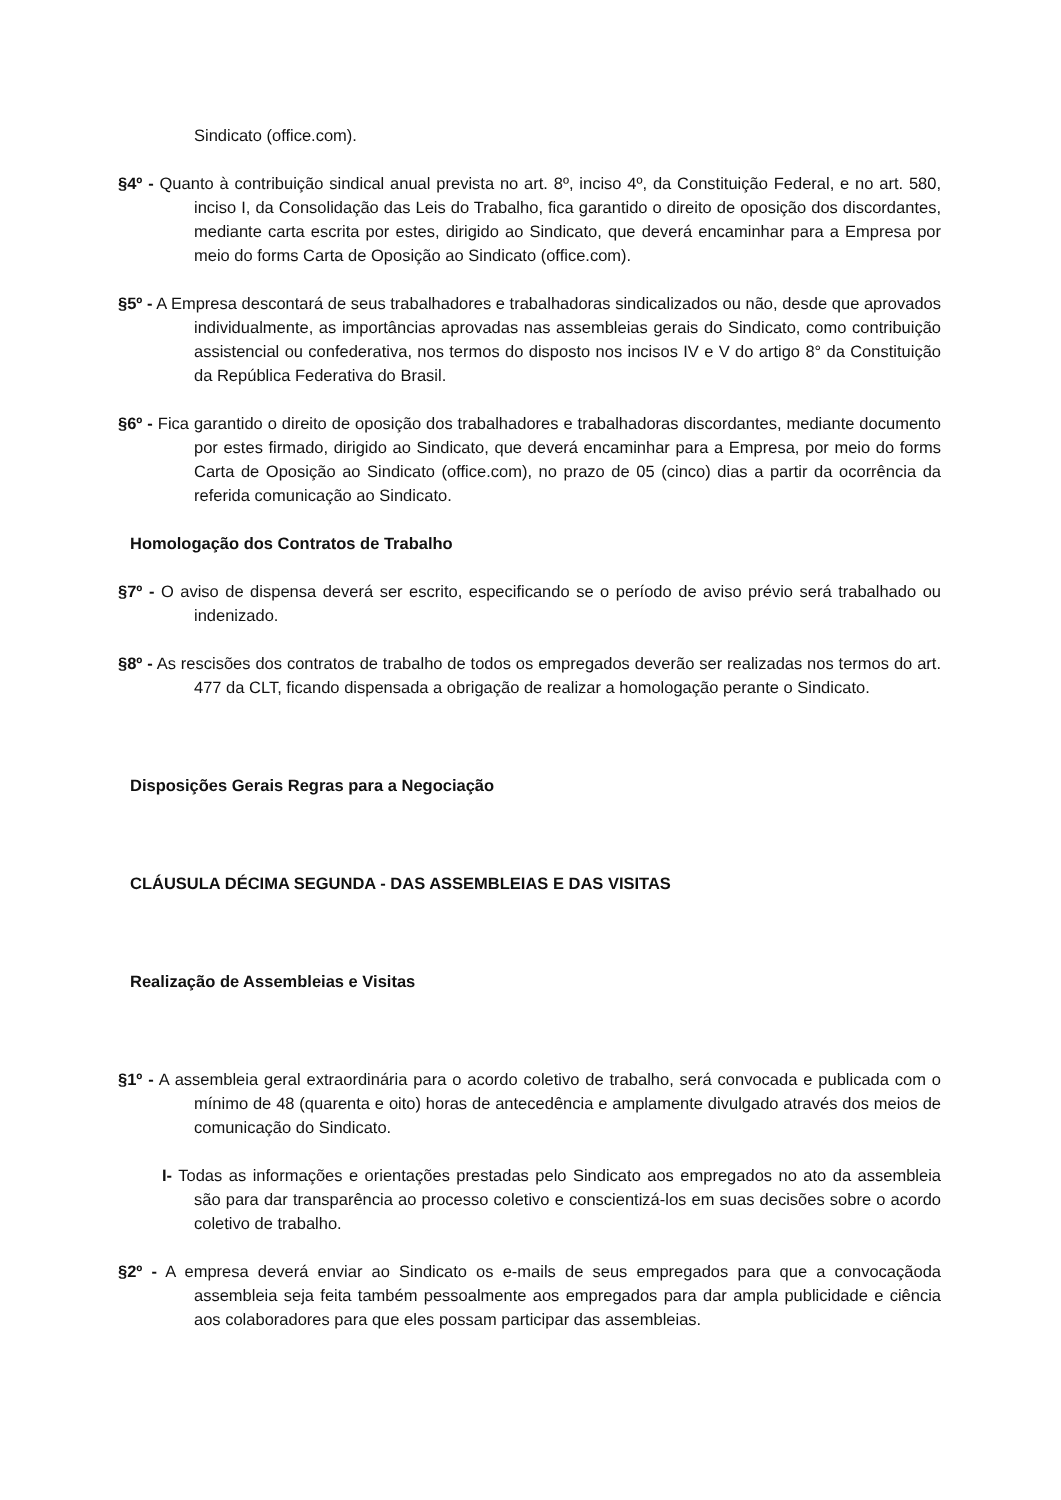Sindicato (office.com).
§4º - Quanto à contribuição sindical anual prevista no art. 8º, inciso 4º, da Constituição Federal, e no art. 580, inciso I, da Consolidação das Leis do Trabalho, fica garantido o direito de oposição dos discordantes, mediante carta escrita por estes, dirigido ao Sindicato, que deverá encaminhar para a Empresa por meio do forms Carta de Oposição ao Sindicato (office.com).
§5º - A Empresa descontará de seus trabalhadores e trabalhadoras sindicalizados ou não, desde que aprovados individualmente, as importâncias aprovadas nas assembleias gerais do Sindicato, como contribuição assistencial ou confederativa, nos termos do disposto nos incisos IV e V do artigo 8° da Constituição da República Federativa do Brasil.
§6º - Fica garantido o direito de oposição dos trabalhadores e trabalhadoras discordantes, mediante documento por estes firmado, dirigido ao Sindicato, que deverá encaminhar para a Empresa, por meio do forms Carta de Oposição ao Sindicato (office.com), no prazo de 05 (cinco) dias a partir da ocorrência da referida comunicação ao Sindicato.
Homologação dos Contratos de Trabalho
§7º - O aviso de dispensa deverá ser escrito, especificando se o período de aviso prévio será trabalhado ou indenizado.
§8º - As rescisões dos contratos de trabalho de todos os empregados deverão ser realizadas nos termos do art. 477 da CLT, ficando dispensada a obrigação de realizar a homologação perante o Sindicato.
Disposições Gerais Regras para a Negociação
CLÁUSULA DÉCIMA SEGUNDA - DAS ASSEMBLEIAS E DAS VISITAS
Realização de Assembleias e Visitas
§1º - A assembleia geral extraordinária para o acordo coletivo de trabalho, será convocada e publicada com o mínimo de 48 (quarenta e oito) horas de antecedência e amplamente divulgado através dos meios de comunicação do Sindicato.
I- Todas as informações e orientações prestadas pelo Sindicato aos empregados no ato da assembleia são para dar transparência ao processo coletivo e conscientizá-los em suas decisões sobre o acordo coletivo de trabalho.
§2º - A empresa deverá enviar ao Sindicato os e-mails de seus empregados para que a convocaçãoda assembleia seja feita também pessoalmente aos empregados para dar ampla publicidade e ciência aos colaboradores para que eles possam participar das assembleias.